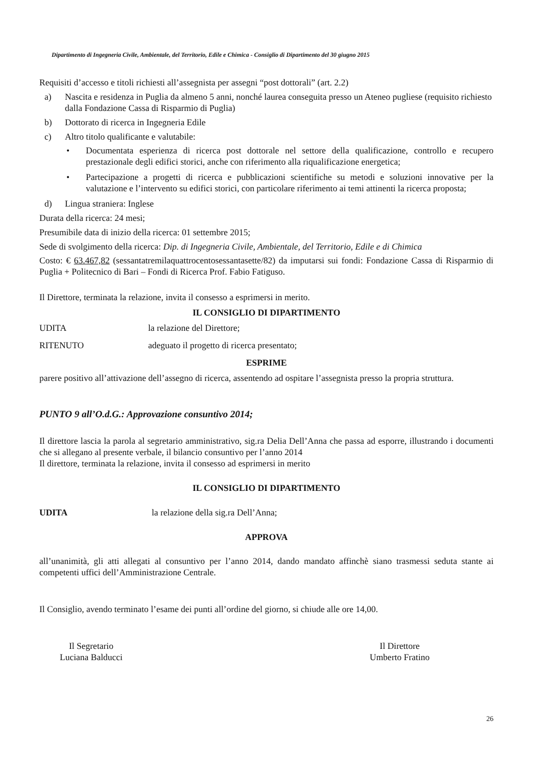Dipartimento di Ingegneria Civile, Ambientale, del Territorio, Edile e Chimica - Consiglio di Dipartimento del 30 giugno 2015
Requisiti d’accesso e titoli richiesti all’assegnista per assegni “post dottorali” (art. 2.2)
a) Nascita e residenza in Puglia da almeno 5 anni, nonché laurea conseguita presso un Ateneo pugliese (requisito richiesto dalla Fondazione Cassa di Risparmio di Puglia)
b) Dottorato di ricerca in Ingegneria Edile
c) Altro titolo qualificante e valutabile:
• Documentata esperienza di ricerca post dottorale nel settore della qualificazione, controllo e recupero prestazionale degli edifici storici, anche con riferimento alla riqualificazione energetica;
• Partecipazione a progetti di ricerca e pubblicazioni scientifiche su metodi e soluzioni innovative per la valutazione e l’intervento su edifici storici, con particolare riferimento ai temi attinenti la ricerca proposta;
d) Lingua straniera: Inglese
Durata della ricerca: 24 mesi;
Presumibile data di inizio della ricerca: 01 settembre 2015;
Sede di svolgimento della ricerca: Dip. di Ingegneria Civile, Ambientale, del Territorio, Edile e di Chimica
Costo: € 63.467,82 (sessantatremilaquattrocentosessantasette/82) da imputarsi sui fondi: Fondazione Cassa di Risparmio di Puglia + Politecnico di Bari – Fondi di Ricerca Prof. Fabio Fatiguso.
Il Direttore, terminata la relazione, invita il consesso a esprimersi in merito.
IL CONSIGLIO DI DIPARTIMENTO
UDITA la relazione del Direttore;
RITENUTO adeguato il progetto di ricerca presentato;
ESPRIME
parere positivo all’attivazione dell’assegno di ricerca, assentendo ad ospitare l’assegnista presso la propria struttura.
PUNTO 9 all’O.d.G.: Approvazione consuntivo 2014;
Il direttore lascia la parola al segretario amministrativo, sig.ra Delia Dell’Anna che passa ad esporre, illustrando i documenti che si allegano al presente verbale, il bilancio consuntivo per l’anno 2014
Il direttore, terminata la relazione, invita il consesso ad esprimersi in merito
IL CONSIGLIO DI DIPARTIMENTO
UDITA la relazione della sig.ra Dell’Anna;
APPROVA
all’unanimità, gli atti allegati al consuntivo per l’anno 2014, dando mandato affinchè siano trasmessi seduta stante ai competenti uffici dell’Amministrazione Centrale.
Il Consiglio, avendo terminato l’esame dei punti all’ordine del giorno, si chiude alle ore 14,00.
Il Segretario
Luciana Balducci
Il Direttore
Umberto Fratino
26